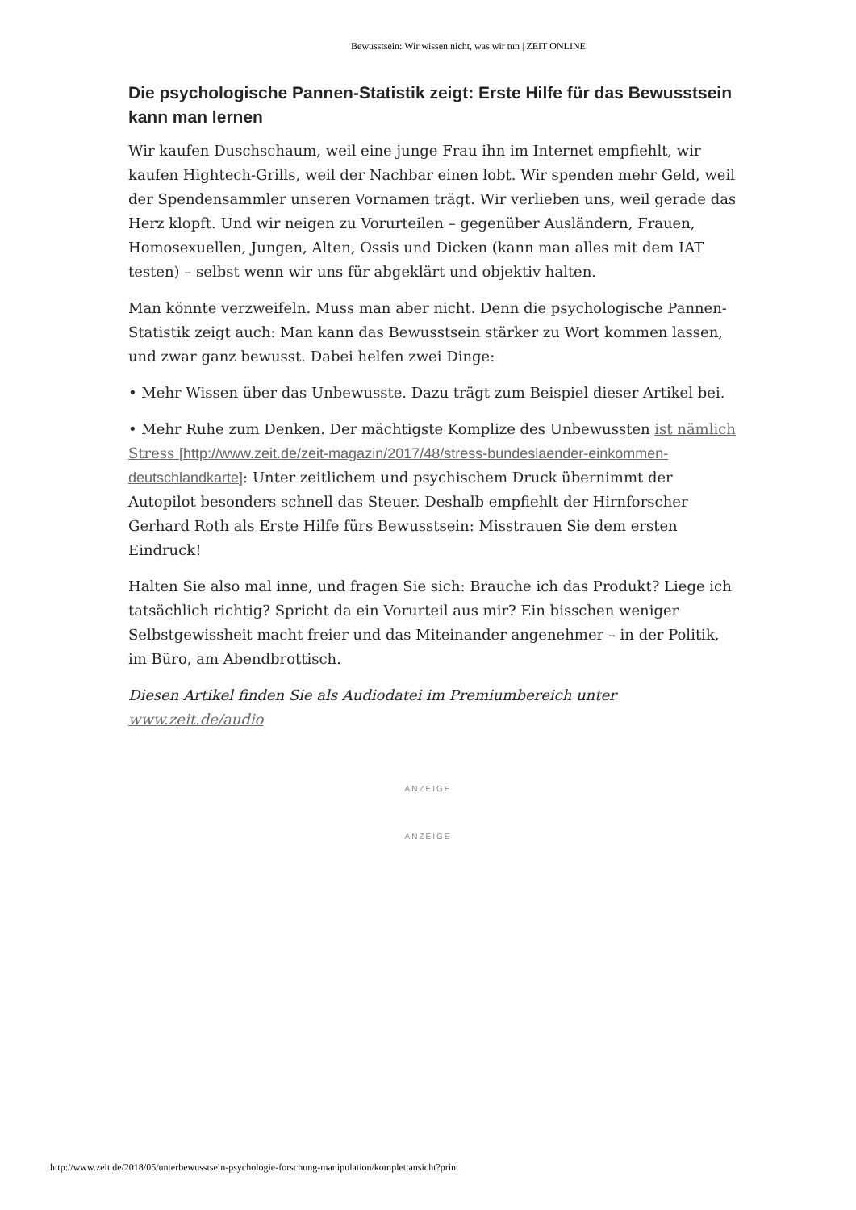Bewusstsein: Wir wissen nicht, was wir tun | ZEIT ONLINE
Die psychologische Pannen-Statistik zeigt: Erste Hilfe für das Bewusstsein kann man lernen
Wir kaufen Duschschaum, weil eine junge Frau ihn im Internet empfiehlt, wir kaufen Hightech-Grills, weil der Nachbar einen lobt. Wir spenden mehr Geld, weil der Spendensammler unseren Vornamen trägt. Wir verlieben uns, weil gerade das Herz klopft. Und wir neigen zu Vorurteilen – gegenüber Ausländern, Frauen, Homosexuellen, Jungen, Alten, Ossis und Dicken (kann man alles mit dem IAT testen) – selbst wenn wir uns für abgeklärt und objektiv halten.
Man könnte verzweifeln. Muss man aber nicht. Denn die psychologische Pannen-Statistik zeigt auch: Man kann das Bewusstsein stärker zu Wort kommen lassen, und zwar ganz bewusst. Dabei helfen zwei Dinge:
• Mehr Wissen über das Unbewusste. Dazu trägt zum Beispiel dieser Artikel bei.
• Mehr Ruhe zum Denken. Der mächtigste Komplize des Unbewussten ist nämlich Stress [http://www.zeit.de/zeit-magazin/2017/48/stress-bundeslaender-einkommen-deutschlandkarte]: Unter zeitlichem und psychischem Druck übernimmt der Autopilot besonders schnell das Steuer. Deshalb empfiehlt der Hirnforscher Gerhard Roth als Erste Hilfe fürs Bewusstsein: Misstrauen Sie dem ersten Eindruck!
Halten Sie also mal inne, und fragen Sie sich: Brauche ich das Produkt? Liege ich tatsächlich richtig? Spricht da ein Vorurteil aus mir? Ein bisschen weniger Selbstgewissheit macht freier und das Miteinander angenehmer – in der Politik, im Büro, am Abendbrottisch.
Diesen Artikel finden Sie als Audiodatei im Premiumbereich unter www.zeit.de/audio
ANZEIGE
ANZEIGE
http://www.zeit.de/2018/05/unterbewusstsein-psychologie-forschung-manipulation/komplettansicht?print